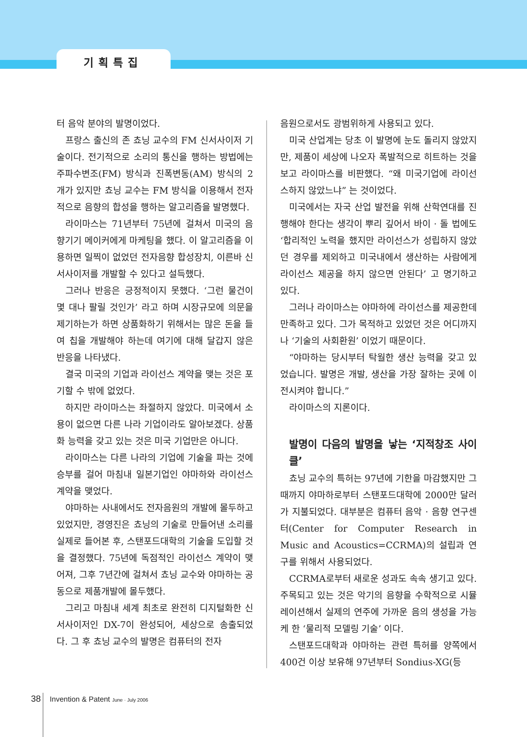기획특집
터 음악 분야의 발명이었다.
프랑스 출신의 존 쵸닝 교수의 FM 신서사이저 기술이다. 전기적으로 소리의 통신을 행하는 방법에는 주파수변조(FM) 방식과 진폭변동(AM) 방식의 2개가 있지만 쵸닝 교수는 FM 방식을 이용해서 전자적으로 음향의 합성을 행하는 알고리즘을 발명했다.
라이마스는 71년부터 75년에 걸쳐서 미국의 음향기기 메이커에게 마케팅을 했다. 이 알고리즘을 이용하면 일찍이 없었던 전자음향 합성장치, 이른바 신서사이저를 개발할 수 있다고 설득했다.
그러나 반응은 긍정적이지 못했다. ‘그런 물건이 몇 대나 팔릴 것인가’ 라고 하며 시장규모에 의문을 제기하는가 하면 상품화하기 위해서는 많은 돈을 들여 칩을 개발해야 하는데 여기에 대해 달갑지 않은 반응을 나타냈다.
결국 미국의 기업과 라이선스 계약을 맺는 것은 포기할 수 밖에 없었다.
하지만 라이마스는 좌절하지 않았다. 미국에서 소용이 없으면 다른 나라 기업이라도 알아보겠다. 상품화 능력을 갖고 있는 것은 미국 기업만은 아니다.
라이마스는 다른 나라의 기업에 기술을 파는 것에 승부를 걸어 마침내 일본기업인 야마하와 라이선스 계약을 맺었다.
야마하는 사내에서도 전자음원의 개발에 몰두하고 있었지만, 경영진은 쵸닝의 기술로 만들어낸 소리를 실제로 들어본 후, 스탠포드대학의 기술을 도입할 것을 결정했다. 75년에 독점적인 라이선스 계약이 맺어져, 그후 7년간에 걸쳐서 쵸닝 교수와 야마하는 공동으로 제품개발에 몰두했다.
그리고 마침내 세계 최초로 완전히 디지털화한 신서사이저인 DX-7이 완성되어, 세상으로 송출되었다. 그 후 쵸닝 교수의 발명은 컴퓨터의 전자
음원으로서도 광범위하게 사용되고 있다.
미국 산업계는 당초 이 발명에 눈도 돌리지 않았지만, 제품이 세상에 나오자 폭발적으로 히트하는 것을 보고 라이마스를 비판했다. “왜 미국기업에 라이선스하지 않았느냐” 는 것이었다.
미국에서는 자국 산업 발전을 위해 산학연대를 진행해야 한다는 생각이 뿌리 깊어서 바이 · 돌 법에도 ‘합리적인 노력을 했지만 라이선스가 성립하지 않았던 경우를 제외하고 미국내에서 생산하는 사람에게 라이선스 제공을 하지 않으면 안된다’ 고 명기하고 있다.
그러나 라이마스는 야마하에 라이선스를 제공한데 만족하고 있다. 그가 목적하고 있었던 것은 어디까지나 ‘기술의 사회환원’ 이었기 때문이다.
“야마하는 당시부터 탁월한 생산 능력을 갖고 있었습니다. 발명은 개발, 생산을 가장 잘하는 곳에 이전시켜야 합니다.”
라이마스의 지론이다.
발명이 다음의 발명을 낳는 ‘지적창조 사이클’
쵸닝 교수의 특허는 97년에 기한을 마감했지만 그때까지 야마하로부터 스탠포드대학에 2000만 달러가 지불되었다. 대부분은 컴퓨터 음악 · 음향 연구센터(Center for Computer Research in Music and Acoustics=CCRMA)의 설립과 연구를 위해서 사용되었다.
CCRMA로부터 새로운 성과도 속속 생기고 있다. 주목되고 있는 것은 악기의 음향을 수학적으로 시뮬레이션해서 실제의 연주에 가까운 음의 생성을 가능케 한 ‘물리적 모델링 기술’ 이다.
스탠포드대학과 야마하는 관련 특허를 양쪽에서 400건 이상 보유해 97년부터 Sondius-XG(등
38 Invention & Patent June · July 2006